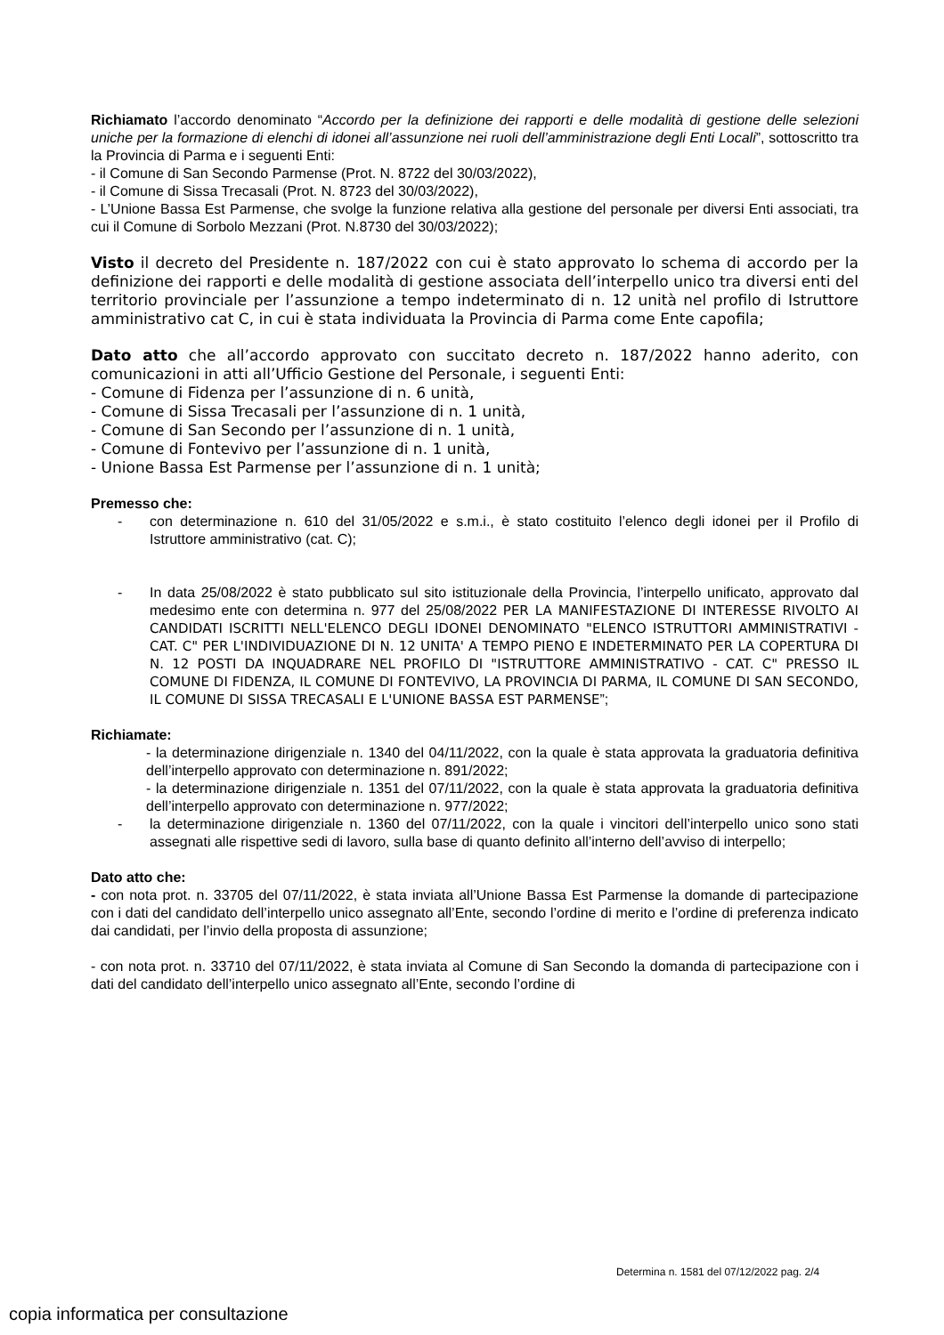Richiamato l’accordo denominato “Accordo per la definizione dei rapporti e delle modalità di gestione delle selezioni uniche per la formazione di elenchi di idonei all’assunzione nei ruoli dell’amministrazione degli Enti Locali”, sottoscritto tra la Provincia di Parma e i seguenti Enti:
- il Comune di San Secondo Parmense (Prot. N. 8722 del 30/03/2022),
- il Comune di Sissa Trecasali (Prot. N. 8723 del 30/03/2022),
- L’Unione Bassa Est Parmense, che svolge la funzione relativa alla gestione del personale per diversi Enti associati, tra cui il Comune di Sorbolo Mezzani (Prot. N.8730 del 30/03/2022);
Visto il decreto del Presidente n. 187/2022 con cui è stato approvato lo schema di accordo per la definizione dei rapporti e delle modalità di gestione associata dell’interpello unico tra diversi enti del territorio provinciale per l’assunzione a tempo indeterminato di n. 12 unità nel profilo di Istruttore amministrativo cat C, in cui è stata individuata la Provincia di Parma come Ente capofila;
Dato atto che all’accordo approvato con succitato decreto n. 187/2022 hanno aderito, con comunicazioni in atti all’Ufficio Gestione del Personale, i seguenti Enti:
- Comune di Fidenza per l’assunzione di n. 6 unità,
- Comune di Sissa Trecasali per l’assunzione di n. 1 unità,
- Comune di San Secondo per l’assunzione di n. 1 unità,
- Comune di Fontevivo per l’assunzione di n. 1 unità,
- Unione Bassa Est Parmense per l’assunzione di n. 1 unità;
Premesso che:
- con determinazione n. 610 del 31/05/2022 e s.m.i., è stato costituito l’elenco degli idonei per il Profilo di Istruttore amministrativo (cat. C);
- In data 25/08/2022 è stato pubblicato sul sito istituzionale della Provincia, l’interpello unificato, approvato dal medesimo ente con determina n. 977 del 25/08/2022 PER LA MANIFESTAZIONE DI INTERESSE RIVOLTO AI CANDIDATI ISCRITTI NELL'ELENCO DEGLI IDONEI DENOMINATO "ELENCO ISTRUTTORI AMMINISTRATIVI - CAT. C" PER L'INDIVIDUAZIONE DI N. 12 UNITA' A TEMPO PIENO E INDETERMINATO PER LA COPERTURA DI N. 12 POSTI DA INQUADRARE NEL PROFILO DI "ISTRUTTORE AMMINISTRATIVO - CAT. C" PRESSO IL COMUNE DI FIDENZA, IL COMUNE DI FONTEVIVO, LA PROVINCIA DI PARMA, IL COMUNE DI SAN SECONDO, IL COMUNE DI SISSA TRECASALI E L'UNIONE BASSA EST PARMENSE”;
Richiamate:
- la determinazione dirigenziale n. 1340 del 04/11/2022, con la quale è stata approvata la graduatoria definitiva dell’interpello approvato con determinazione n. 891/2022;
- la determinazione dirigenziale n. 1351 del 07/11/2022, con la quale è stata approvata la graduatoria definitiva dell’interpello approvato con determinazione n. 977/2022;
- la determinazione dirigenziale n. 1360 del 07/11/2022, con la quale i vincitori dell’interpello unico sono stati assegnati alle rispettive sedi di lavoro, sulla base di quanto definito all’interno dell’avviso di interpello;
Dato atto che:
- con nota prot. n. 33705 del 07/11/2022, è stata inviata all’Unione Bassa Est Parmense la domande di partecipazione con i dati del candidato dell’interpello unico assegnato all’Ente, secondo l’ordine di merito e l’ordine di preferenza indicato dai candidati, per l’invio della proposta di assunzione;
- con nota prot. n. 33710 del 07/11/2022, è stata inviata al Comune di San Secondo la domanda di partecipazione con i dati del candidato dell’interpello unico assegnato all’Ente, secondo l’ordine di
Determina n. 1581 del 07/12/2022 pag. 2/4
copia informatica per consultazione